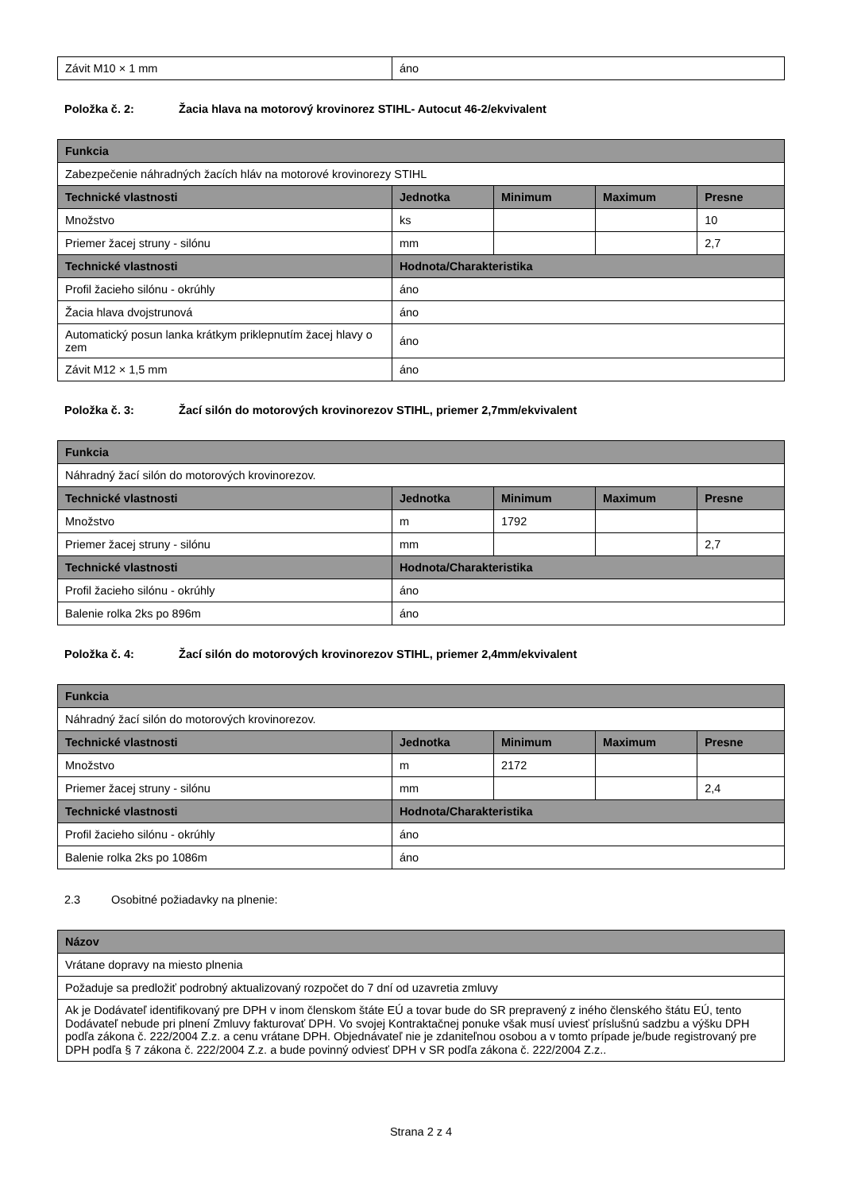| Závit M10 × 1 mm | áno |
Položka č. 2: Žacia hlava na motorový krovinorez STIHL- Autocut 46-2/ekvivalent
| Funkcia | | | | |
| --- | --- | --- | --- | --- |
| Zabezpečenie náhradných žacích hláv na motorové krovinorezy STIHL | | | | |
| Technické vlastnosti | Jednotka | Minimum | Maximum | Presne |
| Množstvo | ks | | | 10 |
| Priemer žacej struny - silónu | mm | | | 2,7 |
| Technické vlastnosti | Hodnota/Charakteristika | | | |
| Profil žacieho silónu - okrúhly | áno | | | |
| Žacia hlava dvojstrunová | áno | | | |
| Automatický posun lanka krátkym priklepnutím žacej hlavy o zem | áno | | | |
| Závit M12 × 1,5 mm | áno | | | |
Položka č. 3: Žací silón do motorových krovinorezov STIHL, priemer 2,7mm/ekvivalent
| Funkcia | | | | |
| --- | --- | --- | --- | --- |
| Náhradný žací silón do motorových krovinorezov. | | | | |
| Technické vlastnosti | Jednotka | Minimum | Maximum | Presne |
| Množstvo | m | 1792 | | |
| Priemer žacej struny - silónu | mm | | | 2,7 |
| Technické vlastnosti | Hodnota/Charakteristika | | | |
| Profil žacieho silónu - okrúhly | áno | | | |
| Balenie rolka 2ks po 896m | áno | | | |
Položka č. 4: Žací silón do motorových krovinorezov STIHL, priemer 2,4mm/ekvivalent
| Funkcia | | | | |
| --- | --- | --- | --- | --- |
| Náhradný žací silón do motorových krovinorezov. | | | | |
| Technické vlastnosti | Jednotka | Minimum | Maximum | Presne |
| Množstvo | m | 2172 | | |
| Priemer žacej struny - silónu | mm | | | 2,4 |
| Technické vlastnosti | Hodnota/Charakteristika | | | |
| Profil žacieho silónu - okrúhly | áno | | | |
| Balenie rolka 2ks po 1086m | áno | | | |
2.3 Osobitné požiadavky na plnenie:
| Názov |
| --- |
| Vrátane dopravy na miesto plnenia |
| Požaduje sa predložiť podrobný aktualizovaný rozpočet do 7 dní od uzavretia zmluvy |
| Ak je Dodávateľ identifikovaný pre DPH v inom členskom štáte EÚ a tovar bude do SR prepravený z iného členského štátu EÚ, tento Dodávateľ nebude pri plnení Zmluvy fakturovať DPH. Vo svojej Kontraktačnej ponuke však musí uviesť príslušnú sadzbu a výšku DPH podľa zákona č. 222/2004 Z.z. a cenu vrátane DPH. Objednávateľ nie je zdaniteľnou osobou a v tomto prípade je/bude registrovaný pre DPH podľa § 7 zákona č. 222/2004 Z.z. a bude povinný odviesť DPH v SR podľa zákona č. 222/2004 Z.z.. |
Strana 2 z 4